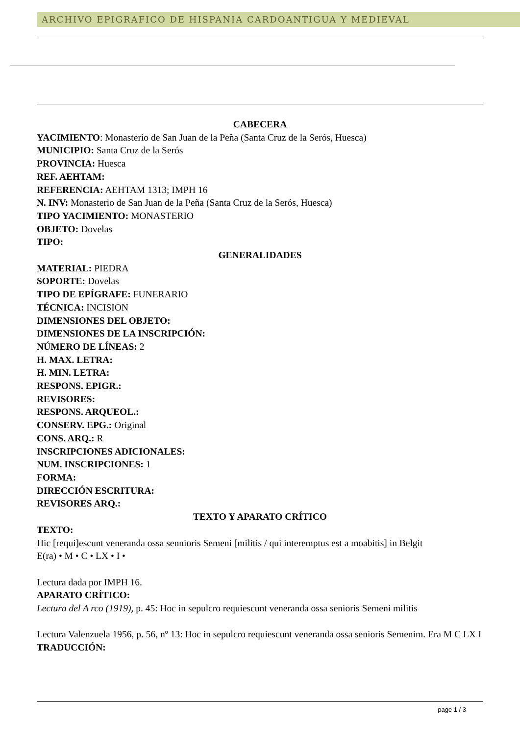ARCHIVO EPIGRAFICO DE HISPANIA CARDOANTIGUA Y MEDIEVAL
CABECERA
YACIMIENTO: Monasterio de San Juan de la Peña (Santa Cruz de la Serós, Huesca)
MUNICIPIO: Santa Cruz de la Serós
PROVINCIA: Huesca
REF. AEHTAM:
REFERENCIA: AEHTAM 1313; IMPH 16
N. INV: Monasterio de San Juan de la Peña (Santa Cruz de la Serós, Huesca)
TIPO YACIMIENTO: MONASTERIO
OBJETO: Dovelas
TIPO:
GENERALIDADES
MATERIAL: PIEDRA
SOPORTE: Dovelas
TIPO DE EPÍGRAFE: FUNERARIO
TÉCNICA: INCISION
DIMENSIONES DEL OBJETO:
DIMENSIONES DE LA INSCRIPCIÓN:
NÚMERO DE LÍNEAS: 2
H. MAX. LETRA:
H. MIN. LETRA:
RESPONS. EPIGR.:
REVISORES:
RESPONS. ARQUEOL.:
CONSERV. EPG.: Original
CONS. ARQ.: R
INSCRIPCIONES ADICIONALES:
NUM. INSCRIPCIONES: 1
FORMA:
DIRECCIÓN ESCRITURA:
REVISORES ARQ.:
TEXTO Y APARATO CRÍTICO
TEXTO:
Hic [requi]escunt veneranda ossa sennioris Semeni [militis / qui interemptus est a moabitis] in Belgit
E(ra) • M • C • LX • I •
Lectura dada por IMPH 16.
APARATO CRÍTICO:
Lectura del A rco (1919), p. 45: Hoc in sepulcro requiescunt veneranda ossa senioris Semeni militis
Lectura Valenzuela 1956, p. 56, nº 13: Hoc in sepulcro requiescunt veneranda ossa senioris Semenim. Era M C LX I
TRADUCCIÓN:
page 1 / 3